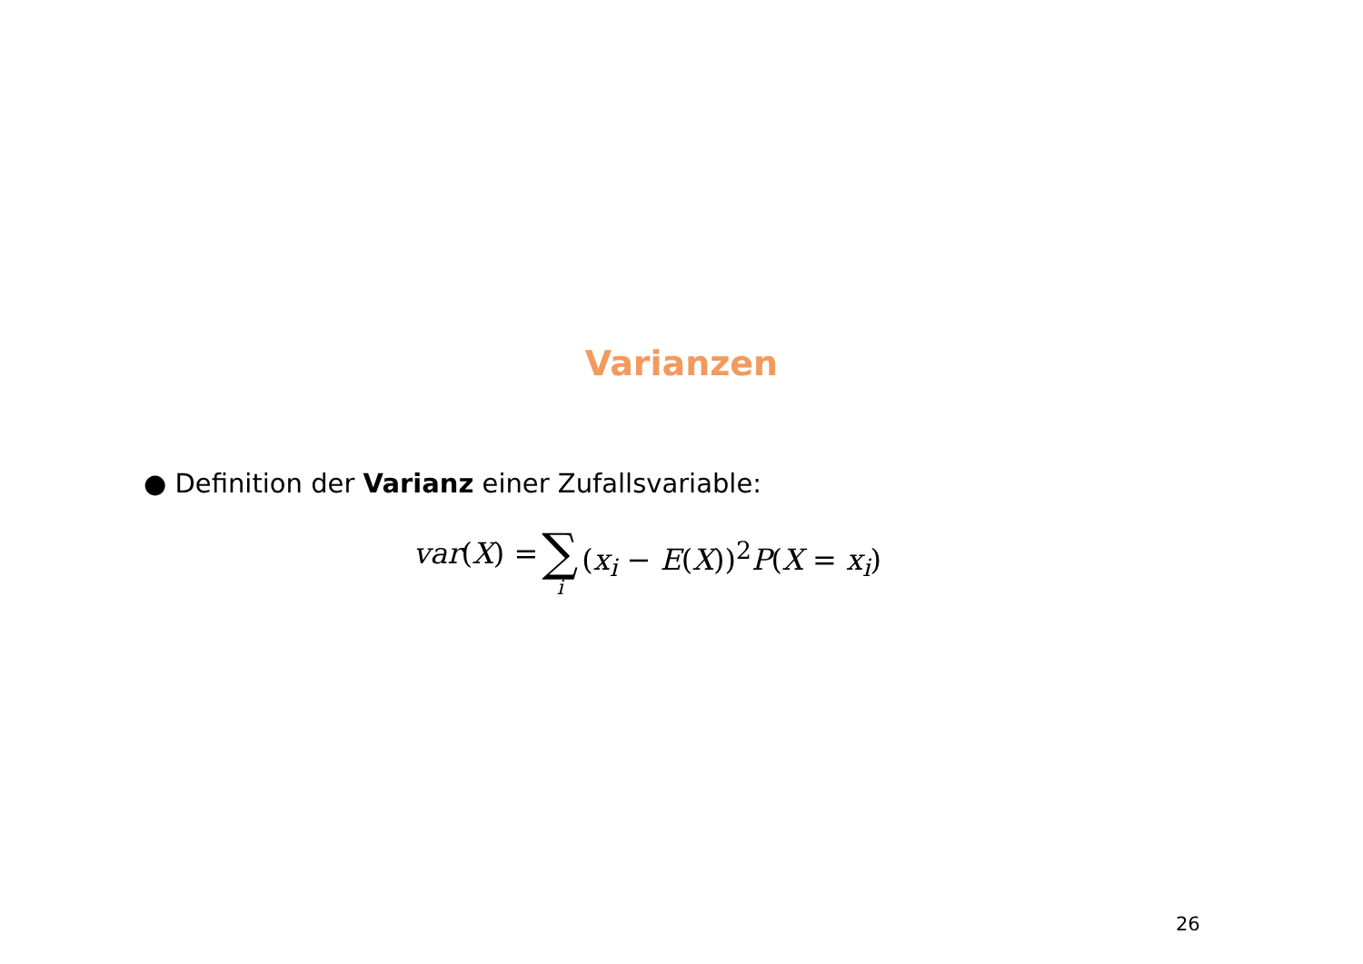Varianzen
● Definition der Varianz einer Zufallsvariable:
var(X) = ∑ i (x<sub>i</sub> − E(X))<sup>2</sup>P(X = x<sub>i</sub>)
26